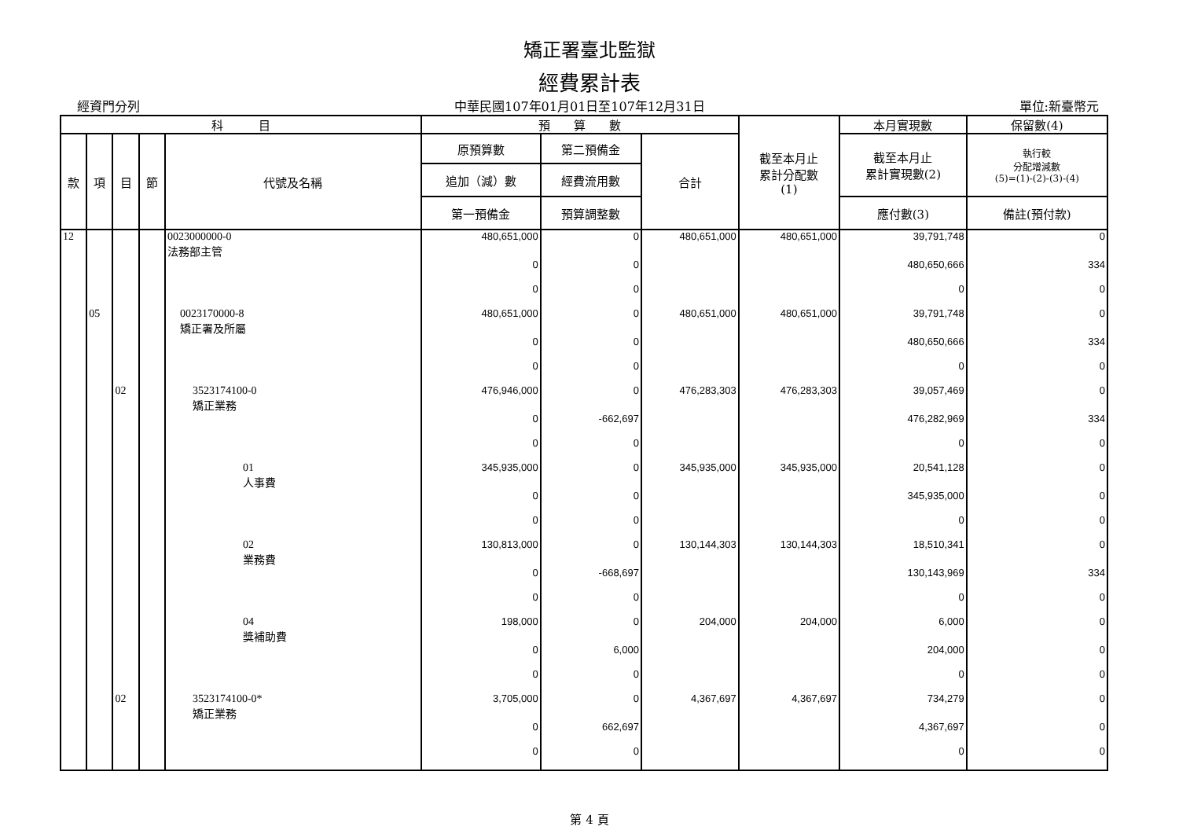矯正署臺北監獄
經費累計表
經資門分列 中華民國107年01月01日至107年12月31日 單位:新臺幣元
| 科 目 | | | | | 預 算 數 | | | 截至本月止 累計分配數 (1) | 本月實現數 | 保留數(4) |
| --- | --- | --- | --- | --- | --- | --- | --- | --- | --- | --- |
| 款 | 項 | 目 | 節 | 代號及名稱 | 原預算數 | 第二預備金 | 合計 | | 截至本月止 累計實現數(2) | 執行較 分配增減數 (5)=(1)-(2)-(3)-(4) |
| | | | | | 追加（減）數 | 經費流用數 | | | | |
| | | | | | 第一預備金 | 預算調整數 | | | 應付數(3) | 備註(預付款) |
| 12 | | | | 0023000000-0 法務部主管 | 480,651,000 | 0 | 480,651,000 | 480,651,000 | 39,791,748 | 0 |
| | | | | | 0 | 0 | | | 480,650,666 | 334 |
| | | | | | 0 | 0 | | | 0 | 0 |
| | 05 | | | 0023170000-8 矯正署及所屬 | 480,651,000 | 0 | 480,651,000 | 480,651,000 | 39,791,748 | 0 |
| | | | | | 0 | 0 | | | 480,650,666 | 334 |
| | | | | | 0 | 0 | | | 0 | 0 |
| | | 02 | | 3523174100-0 矯正業務 | 476,946,000 | 0 | 476,283,303 | 476,283,303 | 39,057,469 | 0 |
| | | | | | 0 | -662,697 | | | 476,282,969 | 334 |
| | | | | | 0 | 0 | | | 0 | 0 |
| | | | | 01 人事費 | 345,935,000 | 0 | 345,935,000 | 345,935,000 | 20,541,128 | 0 |
| | | | | | 0 | 0 | | | 345,935,000 | 0 |
| | | | | | 0 | 0 | | | 0 | 0 |
| | | | | 02 業務費 | 130,813,000 | 0 | 130,144,303 | 130,144,303 | 18,510,341 | 0 |
| | | | | | 0 | -668,697 | | | 130,143,969 | 334 |
| | | | | | 0 | 0 | | | 0 | 0 |
| | | | | 04 獎補助費 | 198,000 | 0 | 204,000 | 204,000 | 6,000 | 0 |
| | | | | | 0 | 6,000 | | | 204,000 | 0 |
| | | | | | 0 | 0 | | | 0 | 0 |
| | | 02 | | 3523174100-0* 矯正業務 | 3,705,000 | 0 | 4,367,697 | 4,367,697 | 734,279 | 0 |
| | | | | | 0 | 662,697 | | | 4,367,697 | 0 |
| | | | | | 0 | 0 | | | 0 | 0 |
第 4 頁